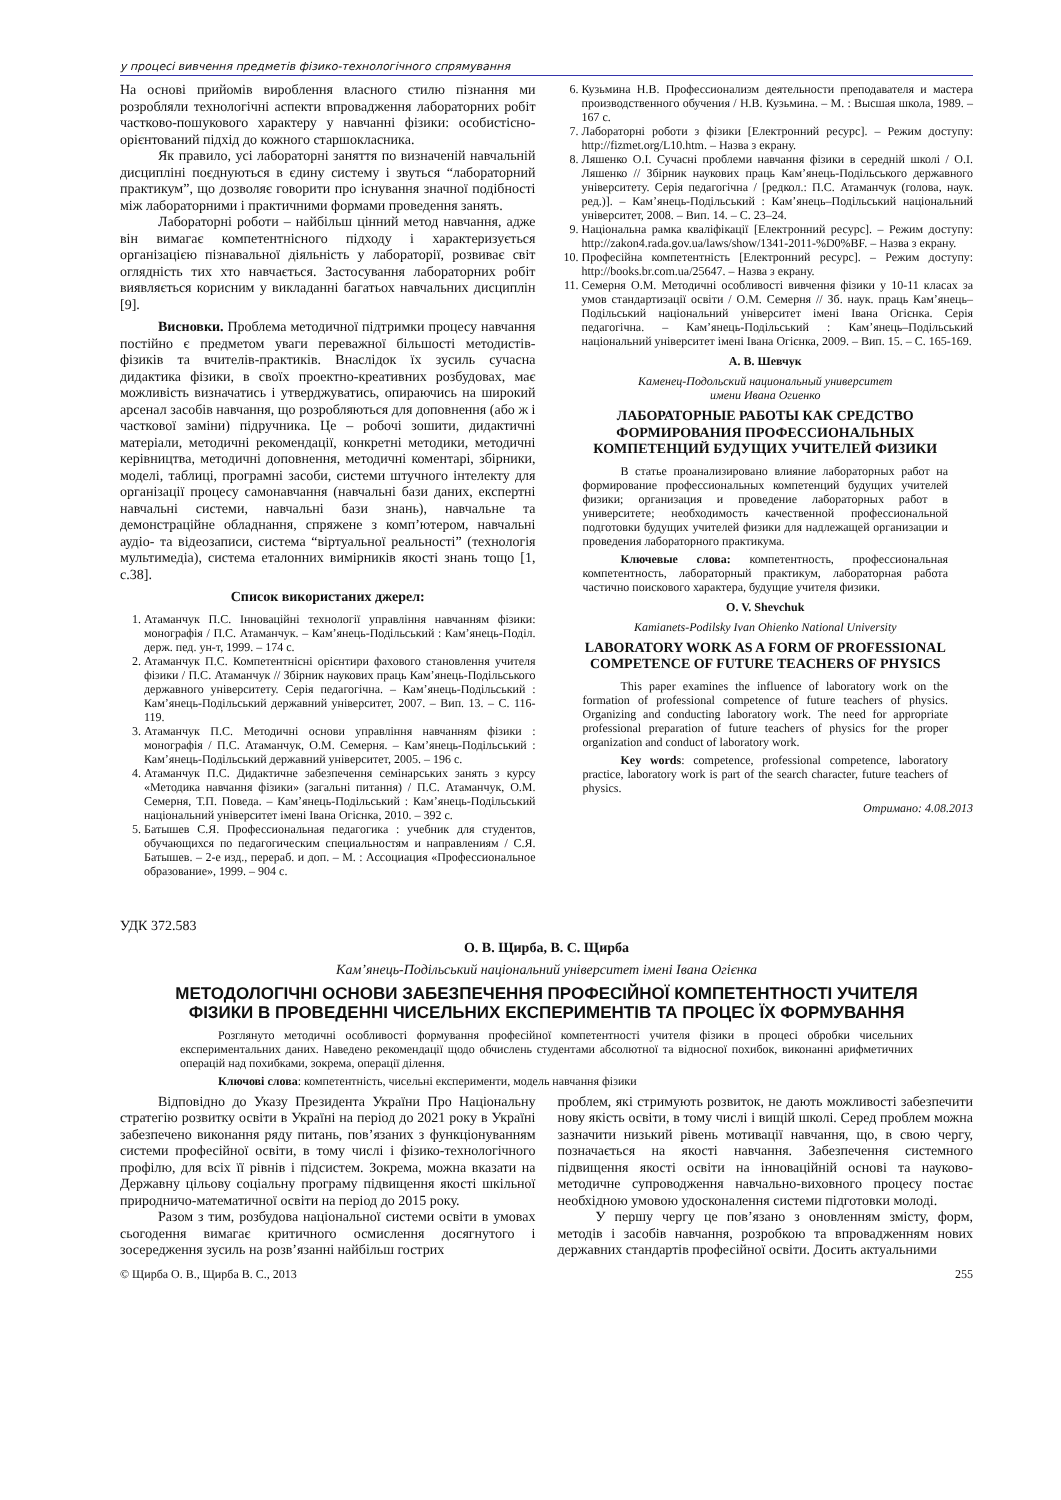у процесі вивчення предметів фізико-технологічного спрямування
На основі прийомів вироблення власного стилю пізнання ми розробляли технологічні аспекти впровадження лабораторних робіт частково-пошукового характеру у навчанні фізики: особистісно-орієнтований підхід до кожного старшокласника.
Як правило, усі лабораторні заняття по визначеній навчальній дисципліні поєднуються в єдину систему і звуться “лабораторний практикум”, що дозволяє говорити про існування значної подібності між лабораторними і практичними формами проведення занять.
Лабораторні роботи – найбільш цінний метод навчання, адже він вимагає компетентнісного підходу і характеризується організацією пізнавальної діяльність у лабораторії, розвиває світ оглядність тих хто навчається. Застосування лабораторних робіт виявляється корисним у викладанні багатьох навчальних дисциплін [9].
Висновки. Проблема методичної підтримки процесу навчання постійно є предметом уваги переважної більшості методистів-фізиків та вчителів-практиків. Внаслідок їх зусиль сучасна дидактика фізики, в своїх проектно-креативних розбудовах, має можливість визначатись і утверджуватись, опираючись на широкий арсенал засобів навчання, що розробляються для доповнення (або ж і часткової заміни) підручника. Це – робочі зошити, дидактичні матеріали, методичні рекомендації, конкретні методики, методичні керівництва, методичні доповнення, методичні коментарі, збірники, моделі, таблиці, програмні засоби, системи штучного інтелекту для організації процесу самонавчання (навчальні бази даних, експертні навчальні системи, навчальні бази знань), навчальне та демонстраційне обладнання, спряжене з комп’ютером, навчальні аудіо- та відеозаписи, система “віртуальної реальності” (технологія мультимедіа), система еталонних вимірників якості знань тощо [1, с.38].
Список використаних джерел:
1. Атаманчук П.С. Інноваційні технології управління навчанням фізики: монографія / П.С. Атаманчук. – Кам’янець-Подільський : Кам’янець-Поділ. держ. пед. ун-т, 1999. – 174 с.
2. Атаманчук П.С. Компетентнісні орієнтири фахового становлення учителя фізики / П.С. Атаманчук // Збірник наукових праць Кам’янець-Подільського державного університету. Серія педагогічна. – Кам’янець-Подільський : Кам’янець-Подільський державний університет, 2007. – Вип. 13. – С. 116-119.
3. Атаманчук П.С. Методичні основи управління навчанням фізики : монографія / П.С. Атаманчук, О.М. Семерня. – Кам’янець-Подільський : Кам’янець-Подільський державний університет, 2005. – 196 с.
4. Атаманчук П.С. Дидактичне забезпечення семінарських занять з курсу «Методика навчання фізики» (загальні питання) / П.С. Атаманчук, О.М. Семерня, Т.П. Поведа. – Кам’янець-Подільський : Кам’янець-Подільський національний університет імені Івана Огієнка, 2010. – 392 с.
5. Батышев С.Я. Профессиональная педагогика : учебник для студентов, обучающихся по педагогическим специальностям и направлениям / С.Я. Батышев. – 2-е изд., перераб. и доп. – М. : Ассоциация «Профессиональное образование», 1999. – 904 с.
6. Кузьмина Н.В. Профессионализм деятельности преподавателя и мастера производственного обучения / Н.В. Кузьмина. – М. : Высшая школа, 1989. – 167 с.
7. Лабораторні роботи з фізики [Електронний ресурс]. – Режим доступу: http://fizmet.org/L10.htm. – Назва з екрану.
8. Ляшенко О.І. Сучасні проблеми навчання фізики в середній школі / О.І. Ляшенко // Збірник наукових праць Кам’янець-Подільського державного університету. Серія педагогічна / [редкол.: П.С. Атаманчук (голова, наук. ред.)]. – Кам’янець-Подільський : Кам’янець–Подільський національний університет, 2008. – Вип. 14. – С. 23–24.
9. Національна рамка кваліфікації [Електронний ресурс]. – Режим доступу: http://zakon4.rada.gov.ua/laws/show/1341-2011-%D0%BF. – Назва з екрану.
10. Професійна компетентність [Електронний ресурс]. – Режим доступу: http://books.br.com.ua/25647. – Назва з екрану.
11. Семерня О.М. Методичні особливості вивчення фізики у 10-11 класах за умов стандартизації освіти / О.М. Семерня // Зб. наук. праць Кам’янець–Подільський національний університет імені Івана Огієнка. Серія педагогічна. – Кам’янець-Подільський : Кам’янець–Подільський національний університет імені Івана Огієнка, 2009. – Вип. 15. – С. 165-169.
А. В. Шевчук
Каменец-Подольский национальный университет
имени Ивана Огиенко
ЛАБОРАТОРНЫЕ РАБОТЫ КАК СРЕДСТВО ФОРМИРОВАНИЯ ПРОФЕССИОНАЛЬНЫХ КОМПЕТЕНЦИЙ БУДУЩИХ УЧИТЕЛЕЙ ФИЗИКИ
В статье проанализировано влияние лабораторных работ на формирование профессиональных компетенций будущих учителей физики; организация и проведение лабораторных работ в университете; необходимость качественной профессиональной подготовки будущих учителей физики для надлежащей организации и проведения лабораторного практикума.
Ключевые слова: компетентность, профессиональная компетентность, лабораторный практикум, лабораторная работа частично поискового характера, будущие учителя физики.
O. V. Shevchuk
Kamianets-Podilsky Ivan Ohienko National University
LABORATORY WORK AS A FORM OF PROFESSIONAL COMPETENCE OF FUTURE TEACHERS OF PHYSICS
This paper examines the influence of laboratory work on the formation of professional competence of future teachers of physics. Organizing and conducting laboratory work. The need for appropriate professional preparation of future teachers of physics for the proper organization and conduct of laboratory work.
Key words: competence, professional competence, laboratory practice, laboratory work is part of the search character, future teachers of physics.
Отримано: 4.08.2013
УДК 372.583
О. В. Щирба, В. С. Щирба
Кам’янець-Подільський національний університет імені Івана Огієнка
МЕТОДОЛОГІЧНІ ОСНОВИ ЗАБЕЗПЕЧЕННЯ ПРОФЕСІЙНОЇ КОМПЕТЕНТНОСТІ УЧИТЕЛЯ
ФІЗИКИ В ПРОВЕДЕННІ ЧИСЕЛЬНИХ ЕКСПЕРИМЕНТІВ ТА ПРОЦЕС ЇХ ФОРМУВАННЯ
Розглянуто методичні особливості формування професійної компетентності учителя фізики в процесі обробки чисельних експериментальних даних. Наведено рекомендації щодо обчислень студентами абсолютної та відносної похибок, виконанні арифметичних операцій над похибками, зокрема, операції ділення.
Ключові слова: компетентність, чисельні експерименти, модель навчання фізики
Відповідно до Указу Президента України Про Національну стратегію розвитку освіти в Україні на період до 2021 року в Україні забезпечено виконання ряду питань, пов’язаних з функціонуванням системи професійної освіти, в тому числі і фізико-технологічного профілю, для всіх її рівнів і підсистем. Зокрема, можна вказати на Державну цільову соціальну програму підвищення якості шкільної природничо-математичної освіти на період до 2015 року.
Разом з тим, розбудова національної системи освіти в умовах сьогодення вимагає критичного осмислення досягнутого і зосередження зусиль на розв’язанні найбільш гострих
проблем, які стримують розвиток, не дають можливості забезпечити нову якість освіти, в тому числі і вищій школі. Серед проблем можна зазначити низький рівень мотивації навчання, що, в свою чергу, позначається на якості навчання. Забезпечення системного підвищення якості освіти на інноваційній основі та науково-методичне супроводження навчально-виховного процесу постає необхідною умовою удосконалення системи підготовки молоді.
У першу чергу це пов’язано з оновленням змісту, форм, методів і засобів навчання, розробкою та впровадженням нових державних стандартів професійної освіти. Досить актуальними
© Щирба О. В., Щирба В. С., 2013 255